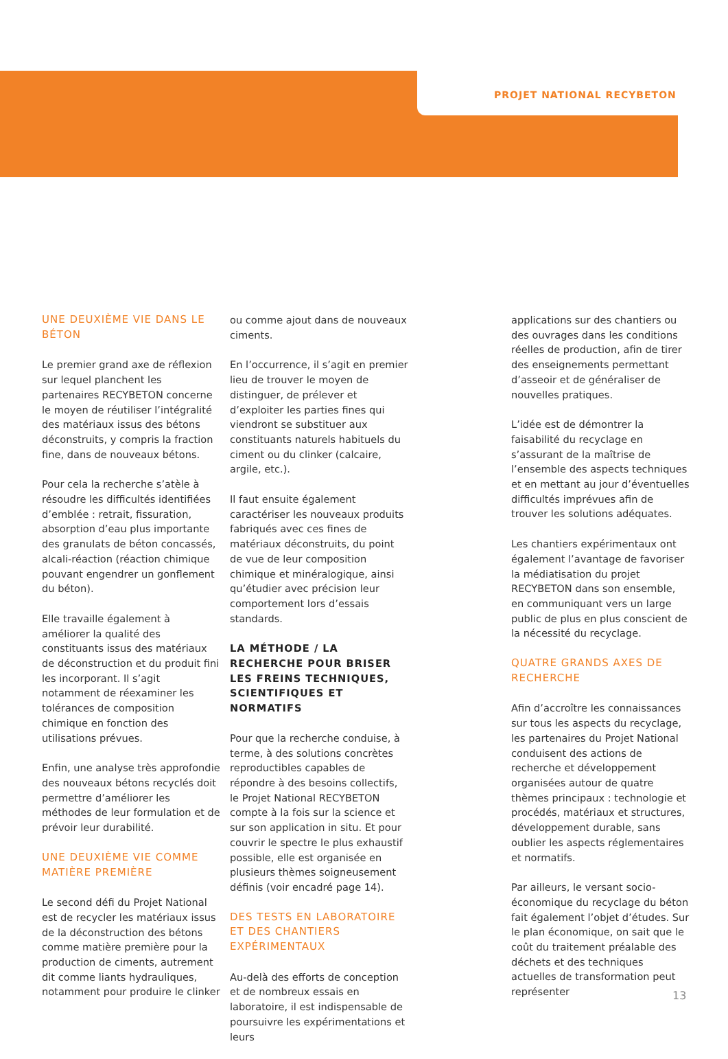PROJET NATIONAL RECYBETON
UNE DEUXIÈME VIE DANS LE BÉTON
Le premier grand axe de réflexion sur lequel planchent les partenaires RECYBETON concerne le moyen de réutiliser l’intégralité des matériaux issus des bétons déconstruits, y compris la fraction fine, dans de nouveaux bétons.
Pour cela la recherche s’atèle à résoudre les difficultés identifiées d’emblée : retrait, fissuration, absorption d’eau plus importante des granulats de béton concassés, alcali-réaction (réaction chimique pouvant engendrer un gonflement du béton).
Elle travaille également à améliorer la qualité des constituants issus des matériaux de déconstruction et du produit fini les incorporant. Il s’agit notamment de réexaminer les tolérances de composition chimique en fonction des utilisations prévues.
Enfin, une analyse très approfondie des nouveaux bétons recyclés doit permettre d’améliorer les méthodes de leur formulation et de prévoir leur durabilité.
UNE DEUXIÈME VIE COMME MATIÈRE PREMIÈRE
Le second défi du Projet National est de recycler les matériaux issus de la déconstruction des bétons comme matière première pour la production de ciments, autrement dit comme liants hydrauliques, notamment pour produire le clinker
ou comme ajout dans de nouveaux ciments.
En l’occurrence, il s’agit en premier lieu de trouver le moyen de distinguer, de prélever et d’exploiter les parties fines qui viendront se substituer aux constituants naturels habituels du ciment ou du clinker (calcaire, argile, etc.).
Il faut ensuite également caractériser les nouveaux produits fabriqués avec ces fines de matériaux déconstruits, du point de vue de leur composition chimique et minéralogique, ainsi qu’étudier avec précision leur comportement lors d’essais standards.
LA MÉTHODE / LA RECHERCHE POUR BRISER LES FREINS TECHNIQUES, SCIENTIFIQUES ET NORMATIFS
Pour que la recherche conduise, à terme, à des solutions concrètes reproductibles capables de répondre à des besoins collectifs, le Projet National RECYBETON compte à la fois sur la science et sur son application in situ. Et pour couvrir le spectre le plus exhaustif possible, elle est organisée en plusieurs thèmes soigneusement définis (voir encadré page 14).
DES TESTS EN LABORATOIRE ET DES CHANTIERS EXPÉRIMENTAUX
Au-delà des efforts de conception et de nombreux essais en laboratoire, il est indispensable de poursuivre les expérimentations et leurs
applications sur des chantiers ou des ouvrages dans les conditions réelles de production, afin de tirer des enseignements permettant d’asseoir et de généraliser de nouvelles pratiques.
L’idée est de démontrer la faisabilité du recyclage en s’assurant de la maîtrise de l’ensemble des aspects techniques et en mettant au jour d’éventuelles difficultés imprévues afin de trouver les solutions adéquates.
Les chantiers expérimentaux ont également l’avantage de favoriser la médiatisation du projet RECYBETON dans son ensemble, en communiquant vers un large public de plus en plus conscient de la nécessité du recyclage.
QUATRE GRANDS AXES DE RECHERCHE
Afin d’accroître les connaissances sur tous les aspects du recyclage, les partenaires du Projet National conduisent des actions de recherche et développement organisées autour de quatre thèmes principaux : technologie et procédés, matériaux et structures, développement durable, sans oublier les aspects réglementaires et normatifs.
Par ailleurs, le versant socio-économique du recyclage du béton fait également l’objet d’études. Sur le plan économique, on sait que le coût du traitement préalable des déchets et des techniques actuelles de transformation peut représenter
13